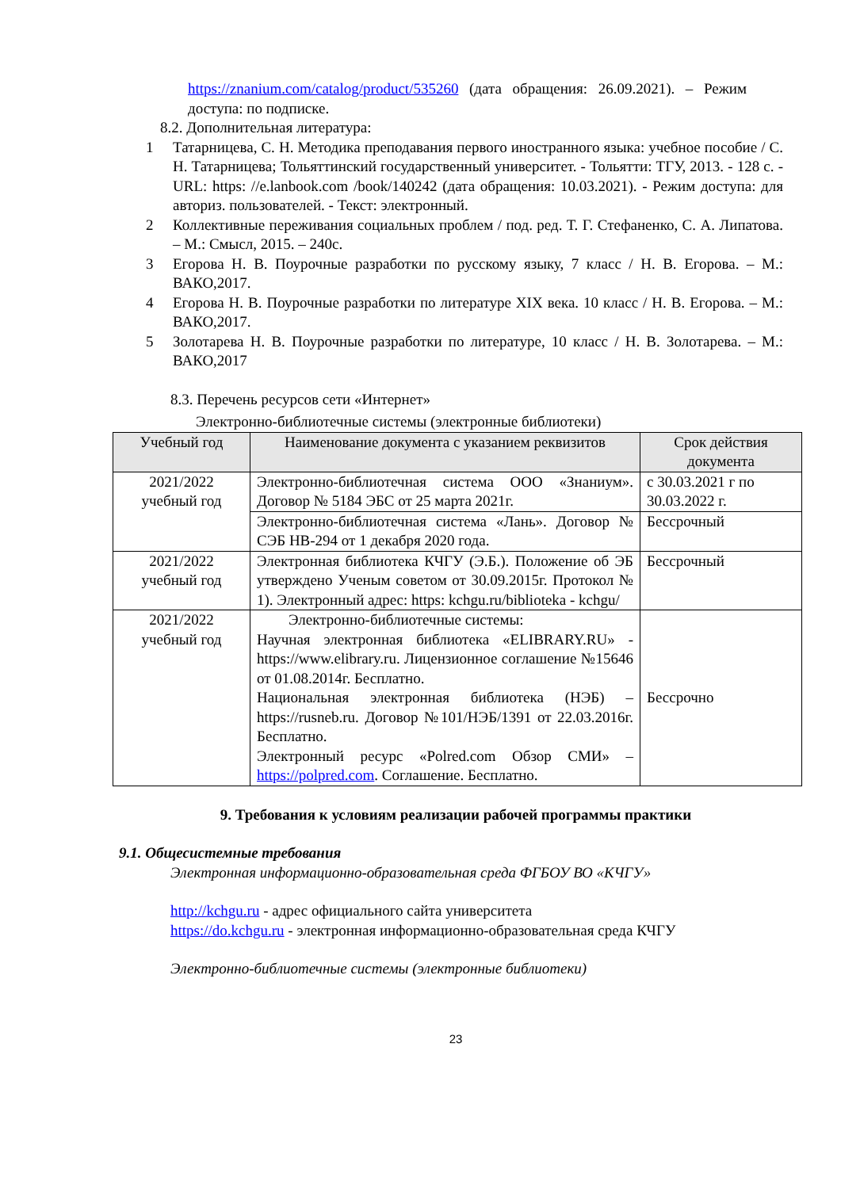https://znanium.com/catalog/product/535260 (дата обращения: 26.09.2021). – Режим доступа: по подписке.
8.2. Дополнительная литература:
1 Татарницева, С. Н. Методика преподавания первого иностранного языка: учебное пособие / С. Н. Татарницева; Тольяттинский государственный университет. - Тольятти: ТГУ, 2013. - 128 с. -URL: https: //e.lanbook.com /book/140242 (дата обращения: 10.03.2021). - Режим доступа: для авториз. пользователей. - Текст: электронный.
2 Коллективные переживания социальных проблем / под. ред. Т. Г. Стефаненко, С. А. Липатова. – М.: Смысл, 2015. – 240с.
3 Егорова Н. В. Поурочные разработки по русскому языку, 7 класс / Н. В. Егорова. – М.: ВАКО,2017.
4 Егорова Н. В. Поурочные разработки по литературе XIX века. 10 класс / Н. В. Егорова. – М.: ВАКО,2017.
5 Золотарева Н. В. Поурочные разработки по литературе, 10 класс / Н. В. Золотарева. – М.: ВАКО,2017
8.3. Перечень ресурсов сети «Интернет»
Электронно-библиотечные системы (электронные библиотеки)
| Учебный год | Наименование документа с указанием реквизитов | Срок действия документа |
| --- | --- | --- |
| 2021/2022 учебный год | Электронно-библиотечная система ООО «Знаниум». Договор № 5184 ЭБС от 25 марта 2021г. | с 30.03.2021 г по 30.03.2022 г. |
| | Электронно-библиотечная система «Лань». Договор № СЭБ НВ-294 от 1 декабря 2020 года. | Бессрочный |
| 2021/2022 учебный год | Электронная библиотека КЧГУ (Э.Б.). Положение об ЭБ утверждено Ученым советом от 30.09.2015г. Протокол № 1). Электронный адрес: https: kchgu.ru/biblioteka - kchgu/ | Бессрочный |
| 2021/2022 учебный год | Электронно-библиотечные системы: Научная электронная библиотека «ELIBRARY.RU» - https://www.elibrary.ru. Лицензионное соглашение №15646 от 01.08.2014г. Бесплатно. Национальная электронная библиотека (НЭБ) – https://rusneb.ru. Договор №101/НЭБ/1391 от 22.03.2016г. Бесплатно. Электронный ресурс «Polred.com Обзор СМИ» – https://polpred.com . Соглашение. Бесплатно. | Бессрочно |
9. Требования к условиям реализации рабочей программы практики
9.1. Общесистемные требования
Электронная информационно-образовательная среда ФГБОУ ВО «КЧГУ»
http://kchgu.ru - адрес официального сайта университета
https://do.kchgu.ru - электронная информационно-образовательная среда КЧГУ
Электронно-библиотечные системы (электронные библиотеки)
23